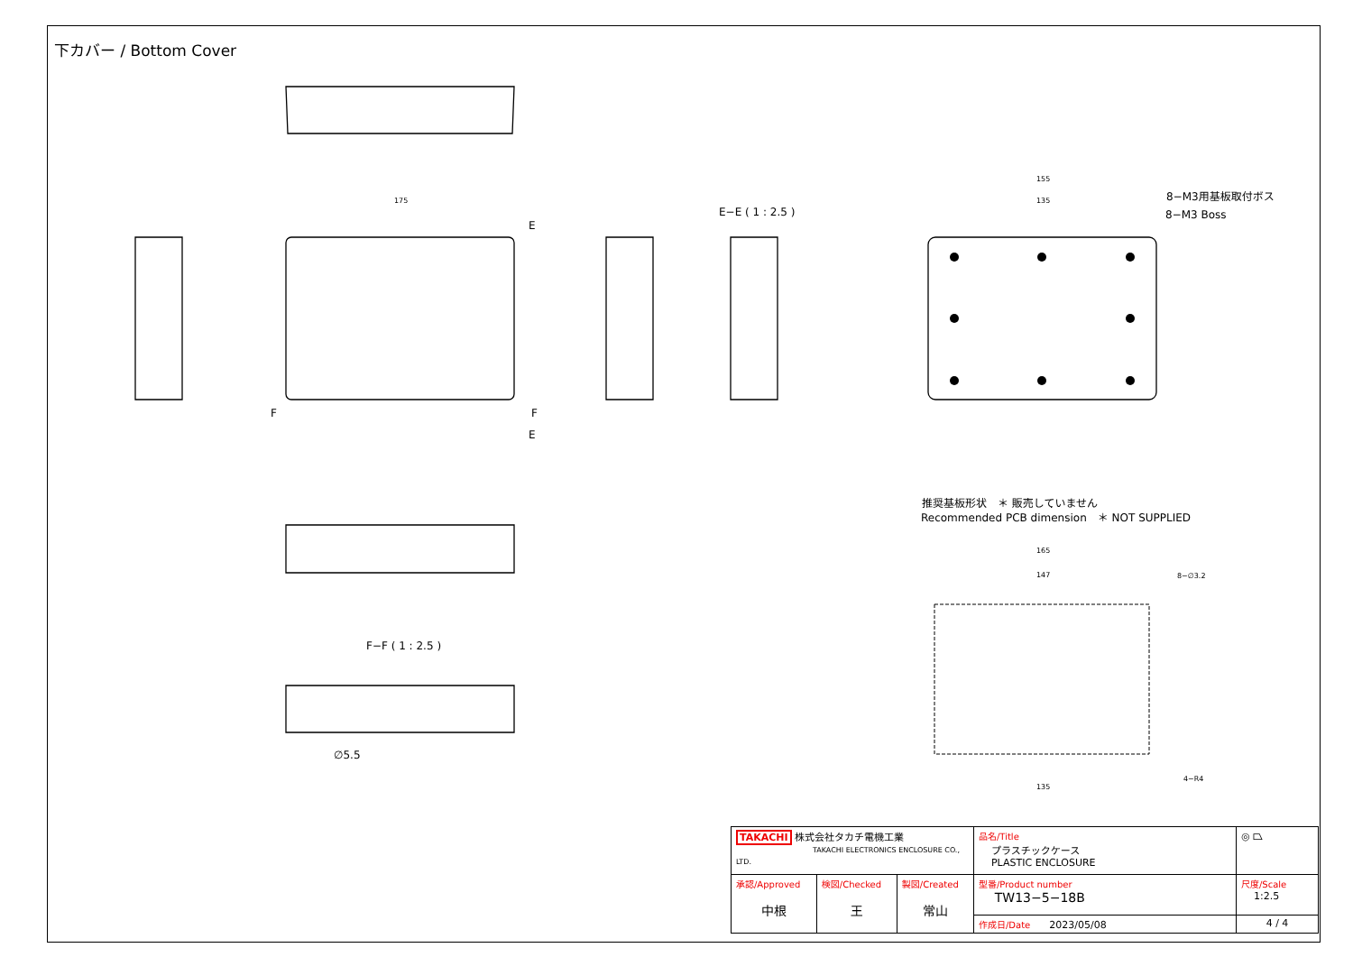下カバー / Bottom Cover
175
155
135
165
147
135
8−∅3.2
4−R4
E
E
F
F
E−E ( 1 : 2.5 )
F−F ( 1 : 2.5 )
∅5.5
8−M3用基板取付ボス
8−M3 Boss
推奨基板形状　＊ 販売していません
Recommended PCB dimension　＊ NOT SUPPLIED
| TAKACHI 株式会社タカチ電機工業 TAKACHI ELECTRONICS ENCLOSURE CO., LTD. | | | 品名/Title プラスチックケース PLASTIC ENCLOSURE | ◎ ⏢ |
| 承認/Approved 中根 | 検図/Checked 王 | 製図/Created 常山 | 型番/Product number TW13−5−18B | 尺度/Scale 1:2.5 |
| | | | 作成日/Date 2023/05/08 | 4 / 4 |